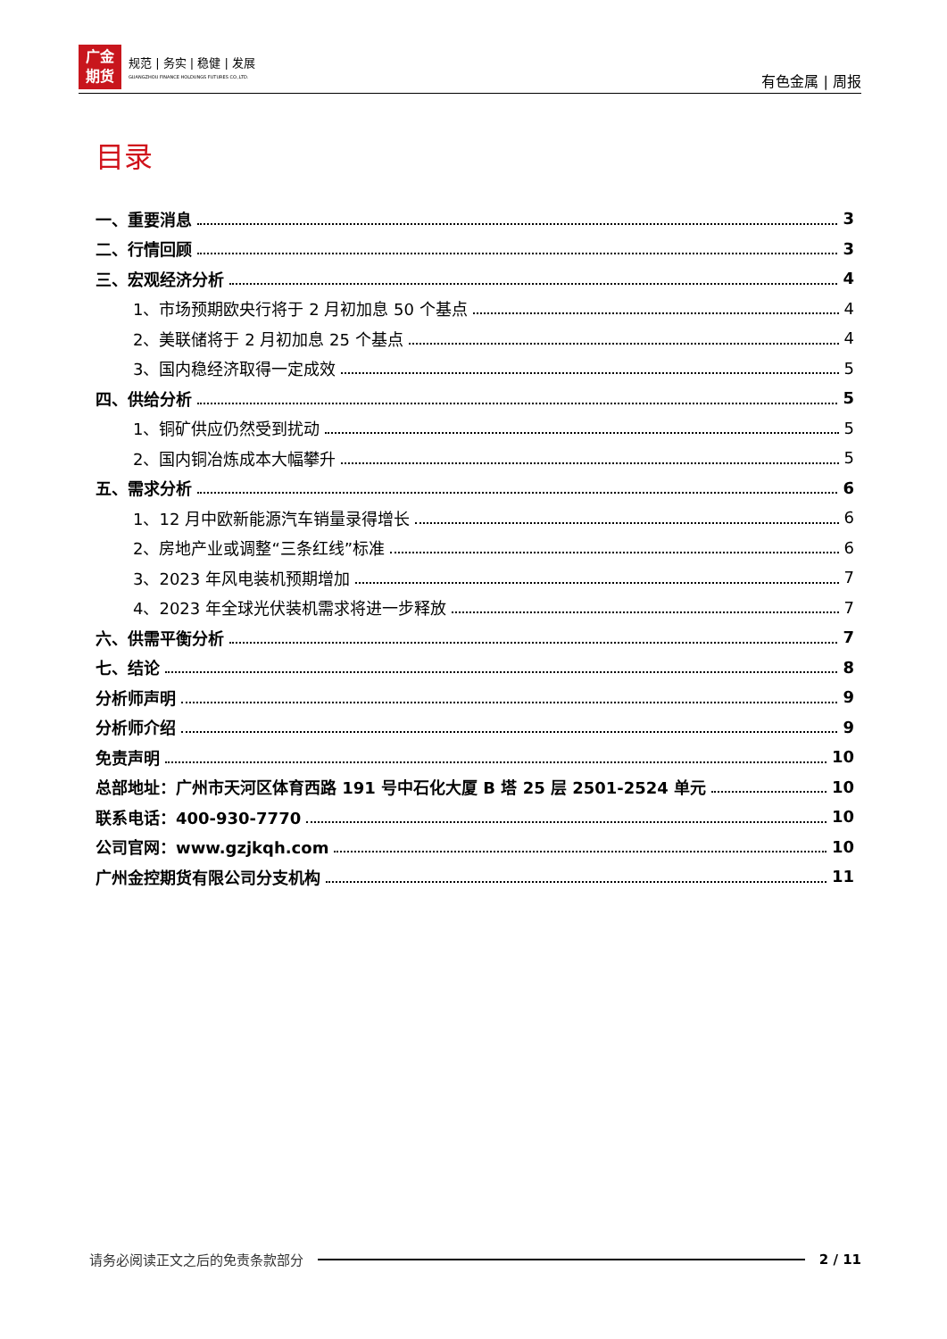广金
期货
规范 | 务实 | 稳健 | 发展
GUANGZHOU FINANCE HOLDUNGS FUTURES CO.,LTD.
有色金属 | 周报
目录
一、重要消息 3
二、行情回顾 3
三、宏观经济分析 4
1、市场预期欧央行将于 2 月初加息 50 个基点 4
2、美联储将于 2 月初加息 25 个基点 4
3、国内稳经济取得一定成效 5
四、供给分析 5
1、铜矿供应仍然受到扰动 5
2、国内铜冶炼成本大幅攀升 5
五、需求分析 6
1、12 月中欧新能源汽车销量录得增长 6
2、房地产业或调整“三条红线”标准 6
3、2023 年风电装机预期增加 7
4、2023 年全球光伏装机需求将进一步释放 7
六、供需平衡分析 7
七、结论 8
分析师声明 9
分析师介绍 9
免责声明 10
总部地址：广州市天河区体育西路 191 号中石化大厦 B 塔 25 层 2501-2524 单元 10
联系电话：400-930-7770 10
公司官网：www.gzjkqh.com 10
广州金控期货有限公司分支机构 11
请务必阅读正文之后的免责条款部分 2 / 11